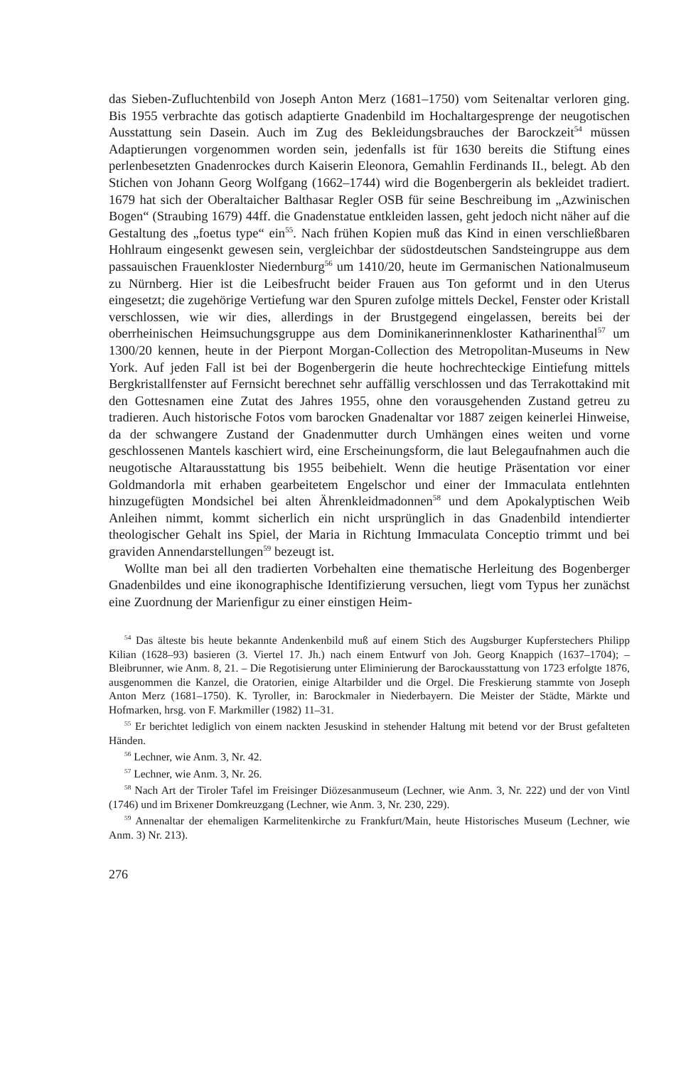das Sieben-Zufluchtenbild von Joseph Anton Merz (1681–1750) vom Seitenaltar verloren ging. Bis 1955 verbrachte das gotisch adaptierte Gnadenbild im Hochaltargesprenge der neugotischen Ausstattung sein Dasein. Auch im Zug des Bekleidungsbrauches der Barockzeit<sup>54</sup> müssen Adaptierungen vorgenommen worden sein, jedenfalls ist für 1630 bereits die Stiftung eines perlenbesetzten Gnadenrockes durch Kaiserin Eleonora, Gemahlin Ferdinands II., belegt. Ab den Stichen von Johann Georg Wolfgang (1662–1744) wird die Bogenbergerin als bekleidet tradiert. 1679 hat sich der Oberaltaicher Balthasar Regler OSB für seine Beschreibung im „Azwinischen Bogen“ (Straubing 1679) 44ff. die Gnadenstatue entkleiden lassen, geht jedoch nicht näher auf die Gestaltung des „foetus type“ ein<sup>55</sup>. Nach frühen Kopien muß das Kind in einen verschließbaren Hohlraum eingesenkt gewesen sein, vergleichbar der südostdeutschen Sandsteingruppe aus dem passauischen Frauenkloster Niedernburg<sup>56</sup> um 1410/20, heute im Germanischen Nationalmuseum zu Nürnberg. Hier ist die Leibesfrucht beider Frauen aus Ton geformt und in den Uterus eingesetzt; die zugehörige Vertiefung war den Spuren zufolge mittels Deckel, Fenster oder Kristall verschlossen, wie wir dies, allerdings in der Brustgegend eingelassen, bereits bei der oberrheinischen Heimsuchungsgruppe aus dem Dominikanerinnenkloster Katharinenthal<sup>57</sup> um 1300/20 kennen, heute in der Pierpont Morgan-Collection des Metropolitan-Museums in New York. Auf jeden Fall ist bei der Bogenbergerin die heute hochrechteckige Eintiefung mittels Bergkristallfenster auf Fernsicht berechnet sehr auffällig verschlossen und das Terrakottakind mit den Gottesnamen eine Zutat des Jahres 1955, ohne den vorausgehenden Zustand getreu zu tradieren. Auch historische Fotos vom barocken Gnadenaltar vor 1887 zeigen keinerlei Hinweise, da der schwangere Zustand der Gnadenmutter durch Umhängen eines weiten und vorne geschlossenen Mantels kaschiert wird, eine Erscheinungsform, die laut Belegaufnahmen auch die neugotische Altarausstattung bis 1955 beibehielt. Wenn die heutige Präsentation vor einer Goldmandorla mit erhaben gearbeitetem Engelschor und einer der Immaculata entlehnten hinzugefügten Mondsichel bei alten Ährenkleidmadonnen<sup>58</sup> und dem Apokalyptischen Weib Anleihen nimmt, kommt sicherlich ein nicht ursprünglich in das Gnadenbild intendierter theologischer Gehalt ins Spiel, der Maria in Richtung Immaculata Conceptio trimmt und bei graviden Annendarstellungen<sup>59</sup> bezeugt ist.
Wollte man bei all den tradierten Vorbehalten eine thematische Herleitung des Bogenberger Gnadenbildes und eine ikonographische Identifizierung versuchen, liegt vom Typus her zunächst eine Zuordnung der Marienfigur zu einer einstigen Heim-
<sup>54</sup> Das älteste bis heute bekannte Andenkenbild muß auf einem Stich des Augsburger Kupferstechers Philipp Kilian (1628–93) basieren (3. Viertel 17. Jh.) nach einem Entwurf von Joh. Georg Knappich (1637–1704); – Bleibrunner, wie Anm. 8, 21. – Die Regotisierung unter Eliminierung der Barockausstattung von 1723 erfolgte 1876, ausgenommen die Kanzel, die Oratorien, einige Altarbilder und die Orgel. Die Freskierung stammte von Joseph Anton Merz (1681–1750). K. Tyroller, in: Barockmaler in Niederbayern. Die Meister der Städte, Märkte und Hofmarken, hrsg. von F. Markmiller (1982) 11–31.
<sup>55</sup> Er berichtet lediglich von einem nackten Jesuskind in stehender Haltung mit betend vor der Brust gefalteten Händen.
<sup>56</sup> Lechner, wie Anm. 3, Nr. 42.
<sup>57</sup> Lechner, wie Anm. 3, Nr. 26.
<sup>58</sup> Nach Art der Tiroler Tafel im Freisinger Diözesanmuseum (Lechner, wie Anm. 3, Nr. 222) und der von Vintl (1746) und im Brixener Domkreuzgang (Lechner, wie Anm. 3, Nr. 230, 229).
<sup>59</sup> Annenaltar der ehemaligen Karmelitenkirche zu Frankfurt/Main, heute Historisches Museum (Lechner, wie Anm. 3) Nr. 213).
276